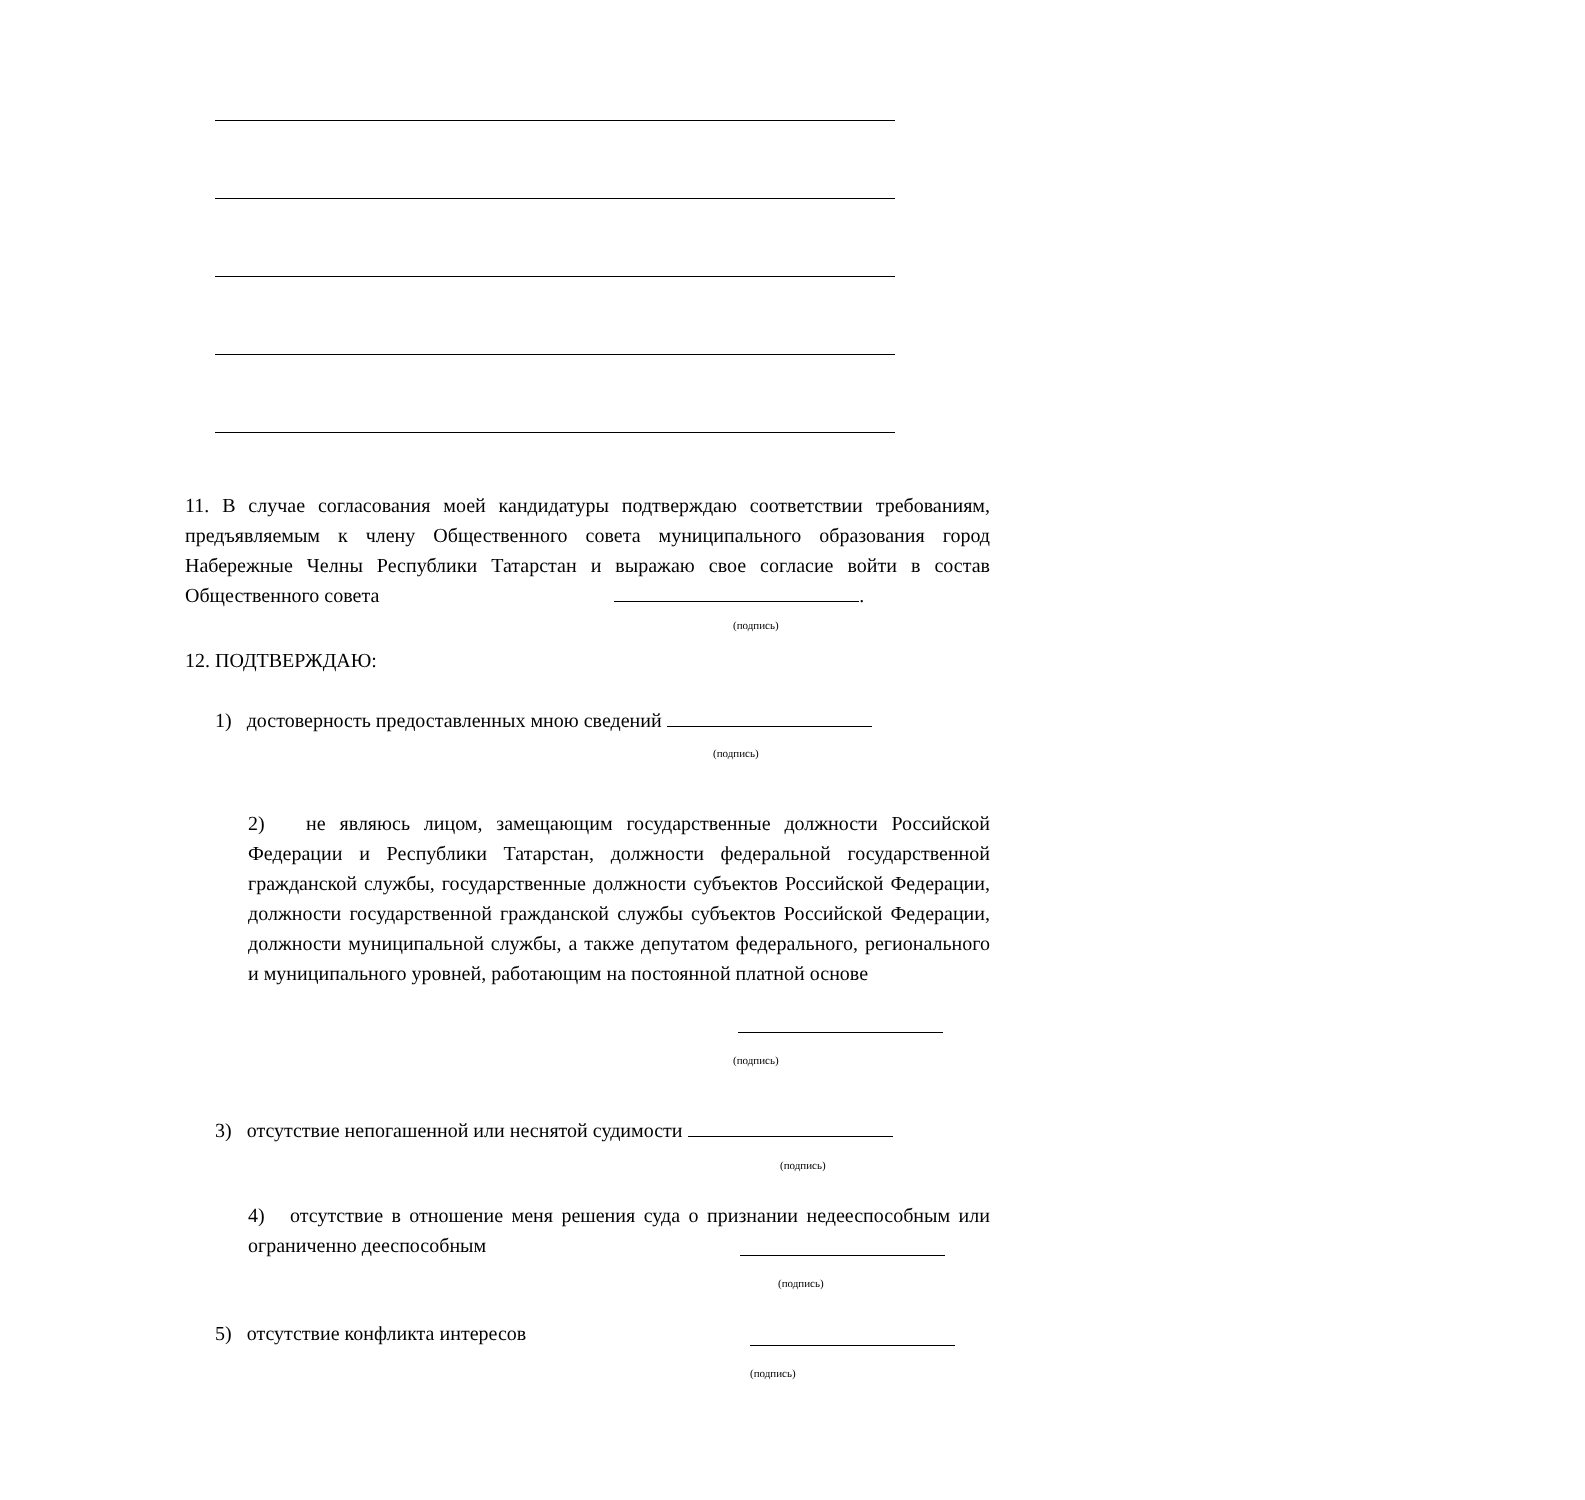11. В случае согласования моей кандидатуры подтверждаю соответствии требованиям, предъявляемым к члену Общественного совета муниципального образования город Набережные Челны Республики Татарстан и выражаю свое согласие войти в состав Общественного совета .
(подпись)
12. ПОДТВЕРЖДАЮ:
1) достоверность предоставленных мною сведений
(подпись)
2) не являюсь лицом, замещающим государственные должности Российской Федерации и Республики Татарстан, должности федеральной государственной гражданской службы, государственные должности субъектов Российской Федерации, должности государственной гражданской службы субъектов Российской Федерации, должности муниципальной службы, а также депутатом федерального, регионального и муниципального уровней, работающим на постоянной платной основе
(подпись)
3) отсутствие непогашенной или неснятой судимости
(подпись)
4) отсутствие в отношение меня решения суда о признании недееспособным или ограниченно дееспособным
(подпись)
5) отсутствие конфликта интересов
(подпись)